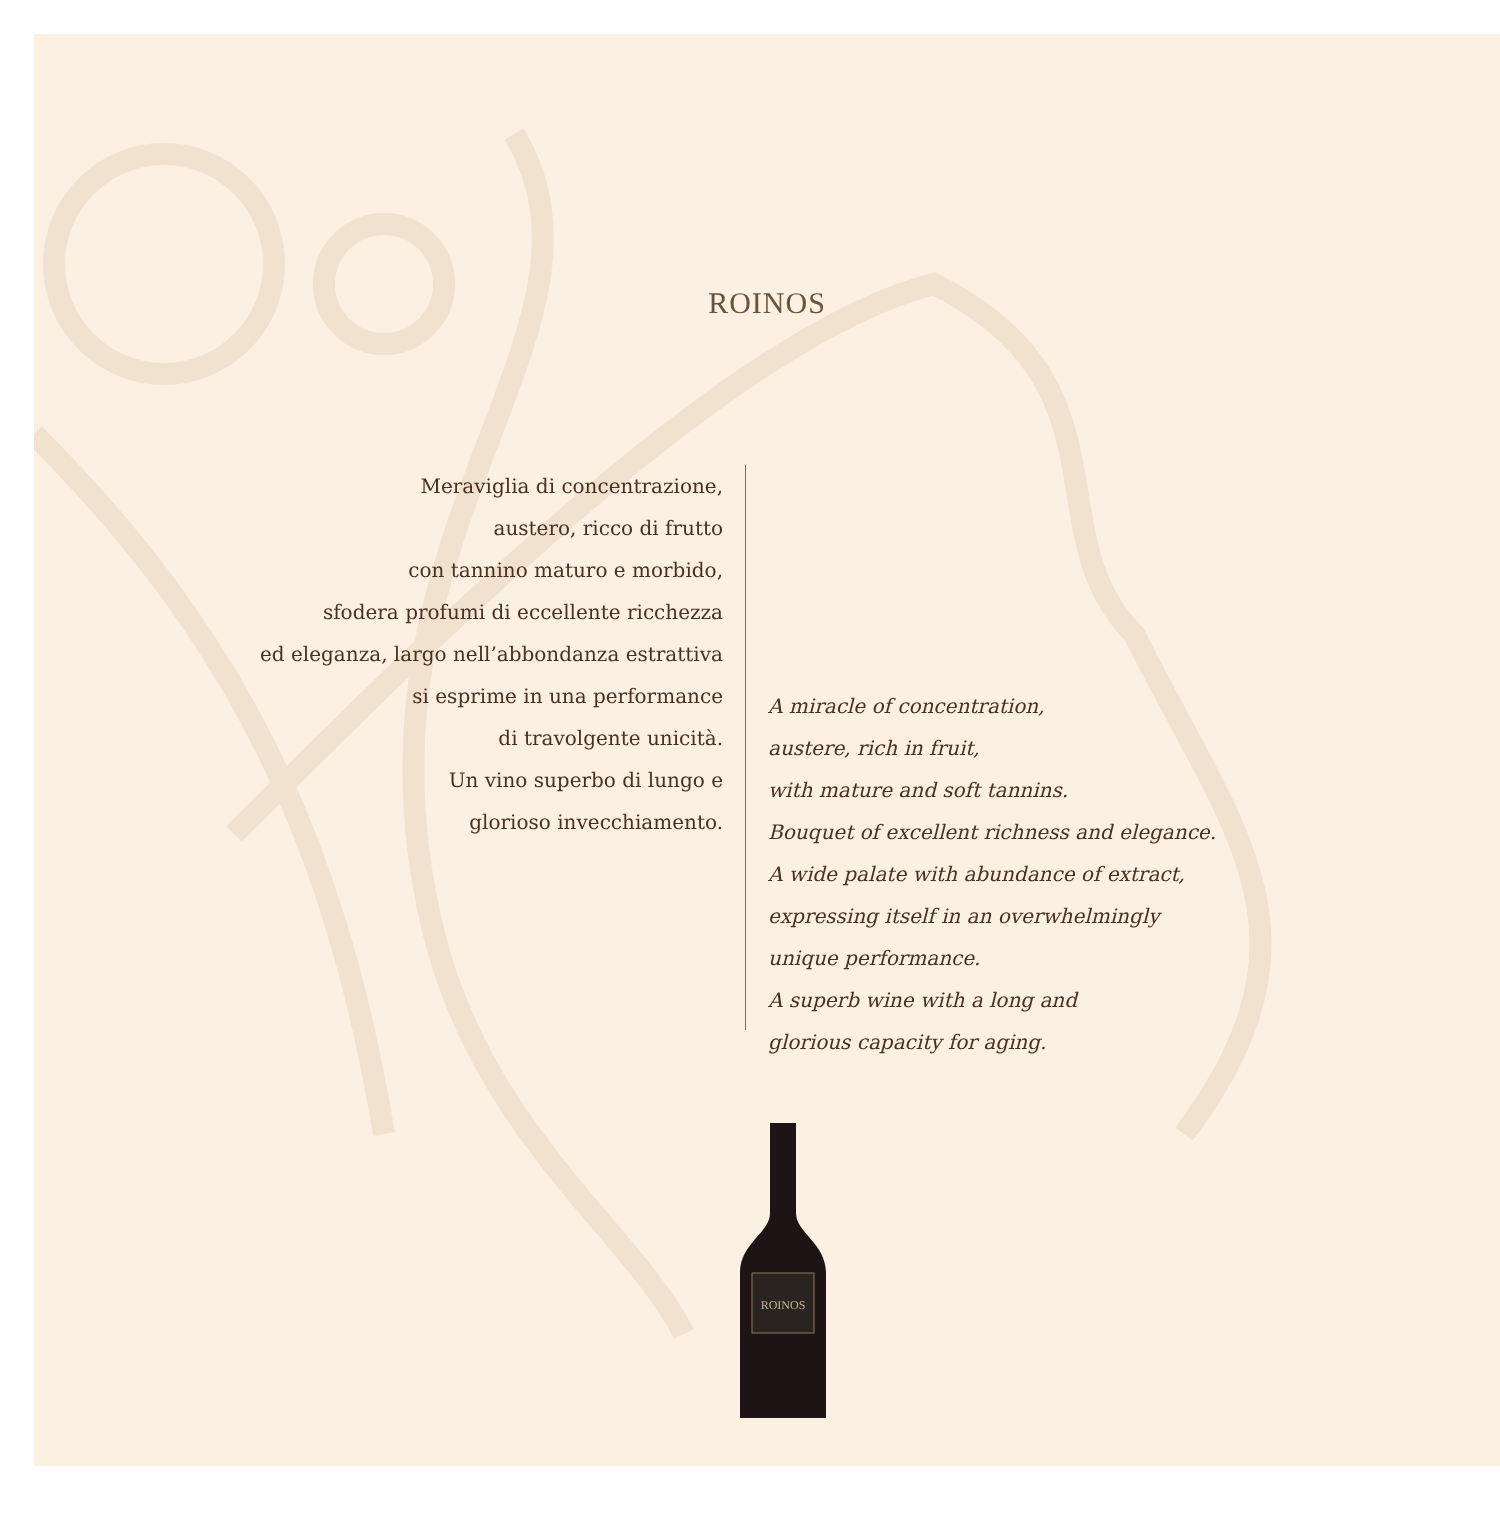ROINOS
Meraviglia di concentrazione,
austero, ricco di frutto
con tannino maturo e morbido,
sfodera profumi di eccellente ricchezza
ed eleganza, largo nell’abbondanza estrattiva
si esprime in una performance
di travolgente unicità.
Un vino superbo di lungo e
glorioso invecchiamento.
A miracle of concentration,
austere, rich in fruit,
with mature and soft tannins.
Bouquet of excellent richness and elegance.
A wide palate with abundance of extract,
expressing itself in an overwhelmingly
unique performance.
A superb wine with a long and
glorious capacity for aging.
ROINOS